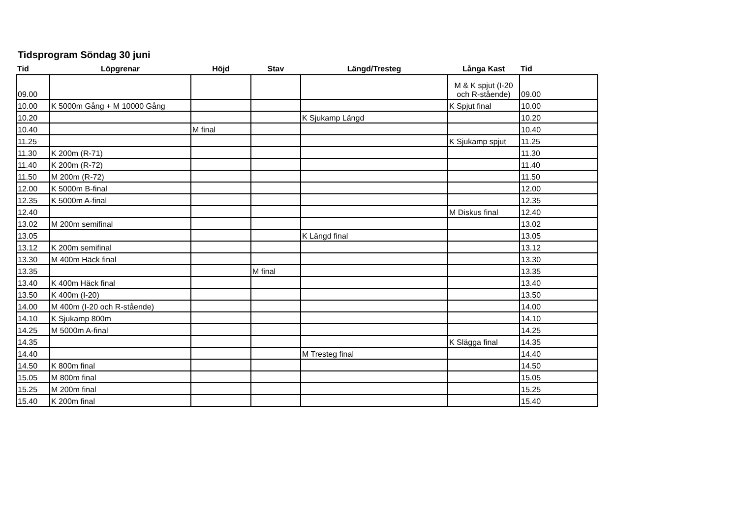Tidsprogram Söndag 30 juni
| Tid | Löpgrenar | Höjd | Stav | Längd/Tresteg | Långa Kast | Tid |
| --- | --- | --- | --- | --- | --- | --- |
| 09.00 | | | | | M & K spjut (I-20 och R-stående) | 09.00 |
| 10.00 | K 5000m Gång + M 10000 Gång | | | | K Spjut final | 10.00 |
| 10.20 | | | | K Sjukamp Längd | | 10.20 |
| 10.40 | | M final | | | | 10.40 |
| 11.25 | | | | | K Sjukamp spjut | 11.25 |
| 11.30 | K 200m (R-71) | | | | | 11.30 |
| 11.40 | K 200m (R-72) | | | | | 11.40 |
| 11.50 | M 200m (R-72) | | | | | 11.50 |
| 12.00 | K 5000m B-final | | | | | 12.00 |
| 12.35 | K 5000m A-final | | | | | 12.35 |
| 12.40 | | | | | M Diskus final | 12.40 |
| 13.02 | M 200m semifinal | | | | | 13.02 |
| 13.05 | | | | K Längd final | | 13.05 |
| 13.12 | K 200m semifinal | | | | | 13.12 |
| 13.30 | M 400m Häck final | | | | | 13.30 |
| 13.35 | | | M final | | | 13.35 |
| 13.40 | K 400m Häck final | | | | | 13.40 |
| 13.50 | K 400m (I-20) | | | | | 13.50 |
| 14.00 | M 400m (I-20 och R-stående) | | | | | 14.00 |
| 14.10 | K Sjukamp 800m | | | | | 14.10 |
| 14.25 | M 5000m A-final | | | | | 14.25 |
| 14.35 | | | | | K Slägga final | 14.35 |
| 14.40 | | | | M Tresteg final | | 14.40 |
| 14.50 | K 800m final | | | | | 14.50 |
| 15.05 | M 800m final | | | | | 15.05 |
| 15.25 | M 200m final | | | | | 15.25 |
| 15.40 | K 200m final | | | | | 15.40 |